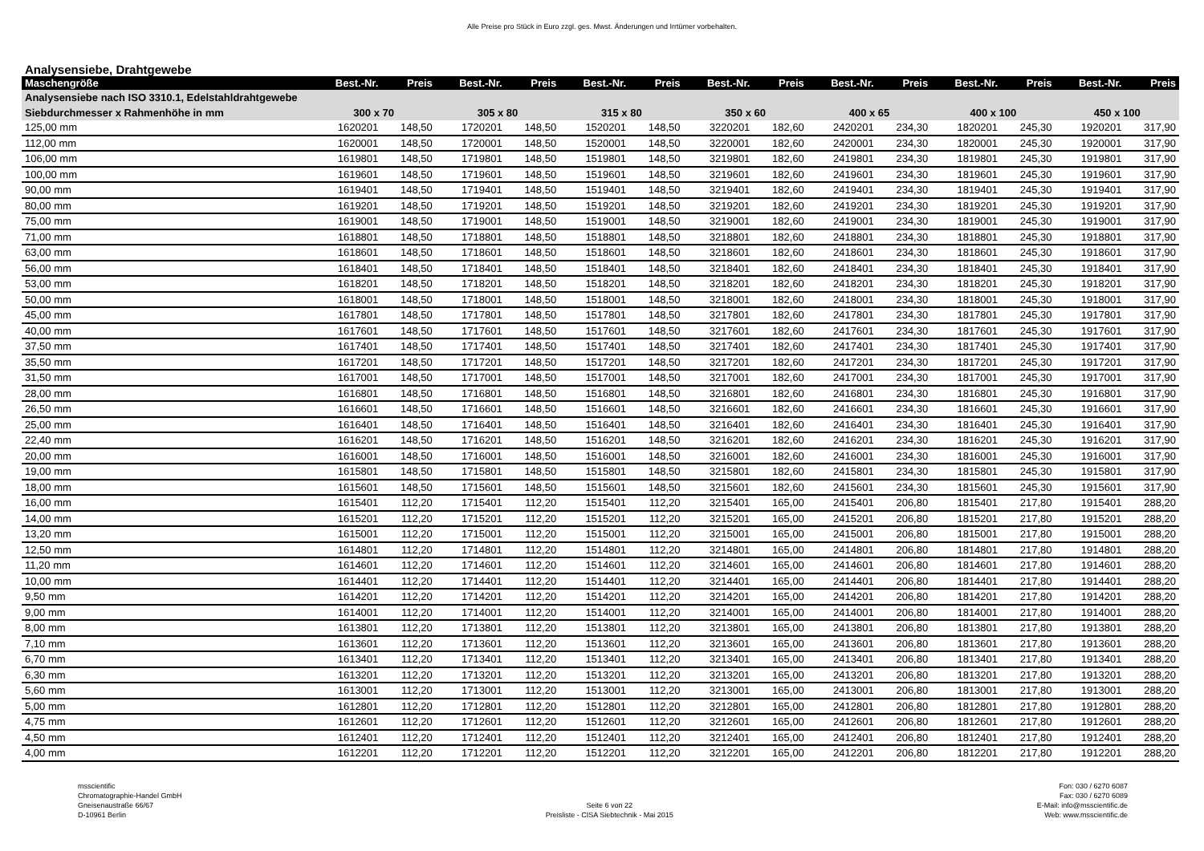Alle Preise pro Stück in Euro zzgl. ges. Mwst. Änderungen und Irrtümer vorbehalten.
Analysensiebe, Drahtgewebe
| Maschengröße | Best.-Nr. | Preis | Best.-Nr. | Preis | Best.-Nr. | Preis | Best.-Nr. | Preis | Best.-Nr. | Preis | Best.-Nr. | Preis | Best.-Nr. | Preis |
| --- | --- | --- | --- | --- | --- | --- | --- | --- | --- | --- | --- | --- | --- | --- |
| Analysensiebe nach ISO 3310.1, Edelstahldrahtgewebe | | | | | | | | | | | | | | |
| Siebdurchmesser x Rahmenhöhe in mm | 300 x 70 | | 305 x 80 | | 315 x 80 | | 350 x 60 | | 400 x 65 | | 400 x 100 | | 450 x 100 | |
| 125,00 mm | 1620201 | 148,50 | 1720201 | 148,50 | 1520201 | 148,50 | 3220201 | 182,60 | 2420201 | 234,30 | 1820201 | 245,30 | 1920201 | 317,90 |
| 112,00 mm | 1620001 | 148,50 | 1720001 | 148,50 | 1520001 | 148,50 | 3220001 | 182,60 | 2420001 | 234,30 | 1820001 | 245,30 | 1920001 | 317,90 |
| 106,00 mm | 1619801 | 148,50 | 1719801 | 148,50 | 1519801 | 148,50 | 3219801 | 182,60 | 2419801 | 234,30 | 1819801 | 245,30 | 1919801 | 317,90 |
| 100,00 mm | 1619601 | 148,50 | 1719601 | 148,50 | 1519601 | 148,50 | 3219601 | 182,60 | 2419601 | 234,30 | 1819601 | 245,30 | 1919601 | 317,90 |
| 90,00 mm | 1619401 | 148,50 | 1719401 | 148,50 | 1519401 | 148,50 | 3219401 | 182,60 | 2419401 | 234,30 | 1819401 | 245,30 | 1919401 | 317,90 |
| 80,00 mm | 1619201 | 148,50 | 1719201 | 148,50 | 1519201 | 148,50 | 3219201 | 182,60 | 2419201 | 234,30 | 1819201 | 245,30 | 1919201 | 317,90 |
| 75,00 mm | 1619001 | 148,50 | 1719001 | 148,50 | 1519001 | 148,50 | 3219001 | 182,60 | 2419001 | 234,30 | 1819001 | 245,30 | 1919001 | 317,90 |
| 71,00 mm | 1618801 | 148,50 | 1718801 | 148,50 | 1518801 | 148,50 | 3218801 | 182,60 | 2418801 | 234,30 | 1818801 | 245,30 | 1918801 | 317,90 |
| 63,00 mm | 1618601 | 148,50 | 1718601 | 148,50 | 1518601 | 148,50 | 3218601 | 182,60 | 2418601 | 234,30 | 1818601 | 245,30 | 1918601 | 317,90 |
| 56,00 mm | 1618401 | 148,50 | 1718401 | 148,50 | 1518401 | 148,50 | 3218401 | 182,60 | 2418401 | 234,30 | 1818401 | 245,30 | 1918401 | 317,90 |
| 53,00 mm | 1618201 | 148,50 | 1718201 | 148,50 | 1518201 | 148,50 | 3218201 | 182,60 | 2418201 | 234,30 | 1818201 | 245,30 | 1918201 | 317,90 |
| 50,00 mm | 1618001 | 148,50 | 1718001 | 148,50 | 1518001 | 148,50 | 3218001 | 182,60 | 2418001 | 234,30 | 1818001 | 245,30 | 1918001 | 317,90 |
| 45,00 mm | 1617801 | 148,50 | 1717801 | 148,50 | 1517801 | 148,50 | 3217801 | 182,60 | 2417801 | 234,30 | 1817801 | 245,30 | 1917801 | 317,90 |
| 40,00 mm | 1617601 | 148,50 | 1717601 | 148,50 | 1517601 | 148,50 | 3217601 | 182,60 | 2417601 | 234,30 | 1817601 | 245,30 | 1917601 | 317,90 |
| 37,50 mm | 1617401 | 148,50 | 1717401 | 148,50 | 1517401 | 148,50 | 3217401 | 182,60 | 2417401 | 234,30 | 1817401 | 245,30 | 1917401 | 317,90 |
| 35,50 mm | 1617201 | 148,50 | 1717201 | 148,50 | 1517201 | 148,50 | 3217201 | 182,60 | 2417201 | 234,30 | 1817201 | 245,30 | 1917201 | 317,90 |
| 31,50 mm | 1617001 | 148,50 | 1717001 | 148,50 | 1517001 | 148,50 | 3217001 | 182,60 | 2417001 | 234,30 | 1817001 | 245,30 | 1917001 | 317,90 |
| 28,00 mm | 1616801 | 148,50 | 1716801 | 148,50 | 1516801 | 148,50 | 3216801 | 182,60 | 2416801 | 234,30 | 1816801 | 245,30 | 1916801 | 317,90 |
| 26,50 mm | 1616601 | 148,50 | 1716601 | 148,50 | 1516601 | 148,50 | 3216601 | 182,60 | 2416601 | 234,30 | 1816601 | 245,30 | 1916601 | 317,90 |
| 25,00 mm | 1616401 | 148,50 | 1716401 | 148,50 | 1516401 | 148,50 | 3216401 | 182,60 | 2416401 | 234,30 | 1816401 | 245,30 | 1916401 | 317,90 |
| 22,40 mm | 1616201 | 148,50 | 1716201 | 148,50 | 1516201 | 148,50 | 3216201 | 182,60 | 2416201 | 234,30 | 1816201 | 245,30 | 1916201 | 317,90 |
| 20,00 mm | 1616001 | 148,50 | 1716001 | 148,50 | 1516001 | 148,50 | 3216001 | 182,60 | 2416001 | 234,30 | 1816001 | 245,30 | 1916001 | 317,90 |
| 19,00 mm | 1615801 | 148,50 | 1715801 | 148,50 | 1515801 | 148,50 | 3215801 | 182,60 | 2415801 | 234,30 | 1815801 | 245,30 | 1915801 | 317,90 |
| 18,00 mm | 1615601 | 148,50 | 1715601 | 148,50 | 1515601 | 148,50 | 3215601 | 182,60 | 2415601 | 234,30 | 1815601 | 245,30 | 1915601 | 317,90 |
| 16,00 mm | 1615401 | 112,20 | 1715401 | 112,20 | 1515401 | 112,20 | 3215401 | 165,00 | 2415401 | 206,80 | 1815401 | 217,80 | 1915401 | 288,20 |
| 14,00 mm | 1615201 | 112,20 | 1715201 | 112,20 | 1515201 | 112,20 | 3215201 | 165,00 | 2415201 | 206,80 | 1815201 | 217,80 | 1915201 | 288,20 |
| 13,20 mm | 1615001 | 112,20 | 1715001 | 112,20 | 1515001 | 112,20 | 3215001 | 165,00 | 2415001 | 206,80 | 1815001 | 217,80 | 1915001 | 288,20 |
| 12,50 mm | 1614801 | 112,20 | 1714801 | 112,20 | 1514801 | 112,20 | 3214801 | 165,00 | 2414801 | 206,80 | 1814801 | 217,80 | 1914801 | 288,20 |
| 11,20 mm | 1614601 | 112,20 | 1714601 | 112,20 | 1514601 | 112,20 | 3214601 | 165,00 | 2414601 | 206,80 | 1814601 | 217,80 | 1914601 | 288,20 |
| 10,00 mm | 1614401 | 112,20 | 1714401 | 112,20 | 1514401 | 112,20 | 3214401 | 165,00 | 2414401 | 206,80 | 1814401 | 217,80 | 1914401 | 288,20 |
| 9,50 mm | 1614201 | 112,20 | 1714201 | 112,20 | 1514201 | 112,20 | 3214201 | 165,00 | 2414201 | 206,80 | 1814201 | 217,80 | 1914201 | 288,20 |
| 9,00 mm | 1614001 | 112,20 | 1714001 | 112,20 | 1514001 | 112,20 | 3214001 | 165,00 | 2414001 | 206,80 | 1814001 | 217,80 | 1914001 | 288,20 |
| 8,00 mm | 1613801 | 112,20 | 1713801 | 112,20 | 1513801 | 112,20 | 3213801 | 165,00 | 2413801 | 206,80 | 1813801 | 217,80 | 1913801 | 288,20 |
| 7,10 mm | 1613601 | 112,20 | 1713601 | 112,20 | 1513601 | 112,20 | 3213601 | 165,00 | 2413601 | 206,80 | 1813601 | 217,80 | 1913601 | 288,20 |
| 6,70 mm | 1613401 | 112,20 | 1713401 | 112,20 | 1513401 | 112,20 | 3213401 | 165,00 | 2413401 | 206,80 | 1813401 | 217,80 | 1913401 | 288,20 |
| 6,30 mm | 1613201 | 112,20 | 1713201 | 112,20 | 1513201 | 112,20 | 3213201 | 165,00 | 2413201 | 206,80 | 1813201 | 217,80 | 1913201 | 288,20 |
| 5,60 mm | 1613001 | 112,20 | 1713001 | 112,20 | 1513001 | 112,20 | 3213001 | 165,00 | 2413001 | 206,80 | 1813001 | 217,80 | 1913001 | 288,20 |
| 5,00 mm | 1612801 | 112,20 | 1712801 | 112,20 | 1512801 | 112,20 | 3212801 | 165,00 | 2412801 | 206,80 | 1812801 | 217,80 | 1912801 | 288,20 |
| 4,75 mm | 1612601 | 112,20 | 1712601 | 112,20 | 1512601 | 112,20 | 3212601 | 165,00 | 2412601 | 206,80 | 1812601 | 217,80 | 1912601 | 288,20 |
| 4,50 mm | 1612401 | 112,20 | 1712401 | 112,20 | 1512401 | 112,20 | 3212401 | 165,00 | 2412401 | 206,80 | 1812401 | 217,80 | 1912401 | 288,20 |
| 4,00 mm | 1612201 | 112,20 | 1712201 | 112,20 | 1512201 | 112,20 | 3212201 | 165,00 | 2412201 | 206,80 | 1812201 | 217,80 | 1912201 | 288,20 |
msscientific
Chromatographie-Handel GmbH
Gneisenaustraße 66/67
D-10961 Berlin
Seite 6 von 22
Preisliste - CISA Siebtechnik - Mai 2015
Fon: 030 / 6270 6087
Fax: 030 / 6270 6089
E-Mail: info@msscientific.de
Web: www.msscientific.de